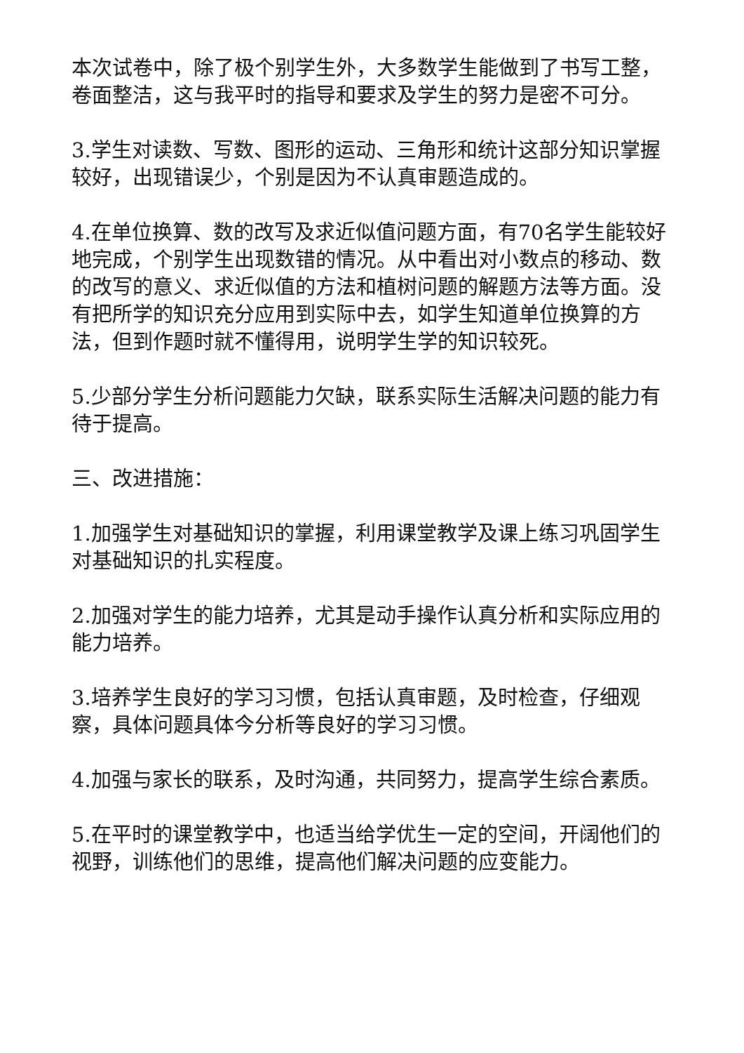本次试卷中，除了极个别学生外，大多数学生能做到了书写工整，卷面整洁，这与我平时的指导和要求及学生的努力是密不可分。
3.学生对读数、写数、图形的运动、三角形和统计这部分知识掌握较好，出现错误少，个别是因为不认真审题造成的。
4.在单位换算、数的改写及求近似值问题方面，有70名学生能较好地完成，个别学生出现数错的情况。从中看出对小数点的移动、数的改写的意义、求近似值的方法和植树问题的解题方法等方面。没有把所学的知识充分应用到实际中去，如学生知道单位换算的方法，但到作题时就不懂得用，说明学生学的知识较死。
5.少部分学生分析问题能力欠缺，联系实际生活解决问题的能力有待于提高。
三、改进措施：
1.加强学生对基础知识的掌握，利用课堂教学及课上练习巩固学生对基础知识的扎实程度。
2.加强对学生的能力培养，尤其是动手操作认真分析和实际应用的能力培养。
3.培养学生良好的学习习惯，包括认真审题，及时检查，仔细观察，具体问题具体今分析等良好的学习习惯。
4.加强与家长的联系，及时沟通，共同努力，提高学生综合素质。
5.在平时的课堂教学中，也适当给学优生一定的空间，开阔他们的视野，训练他们的思维，提高他们解决问题的应变能力。